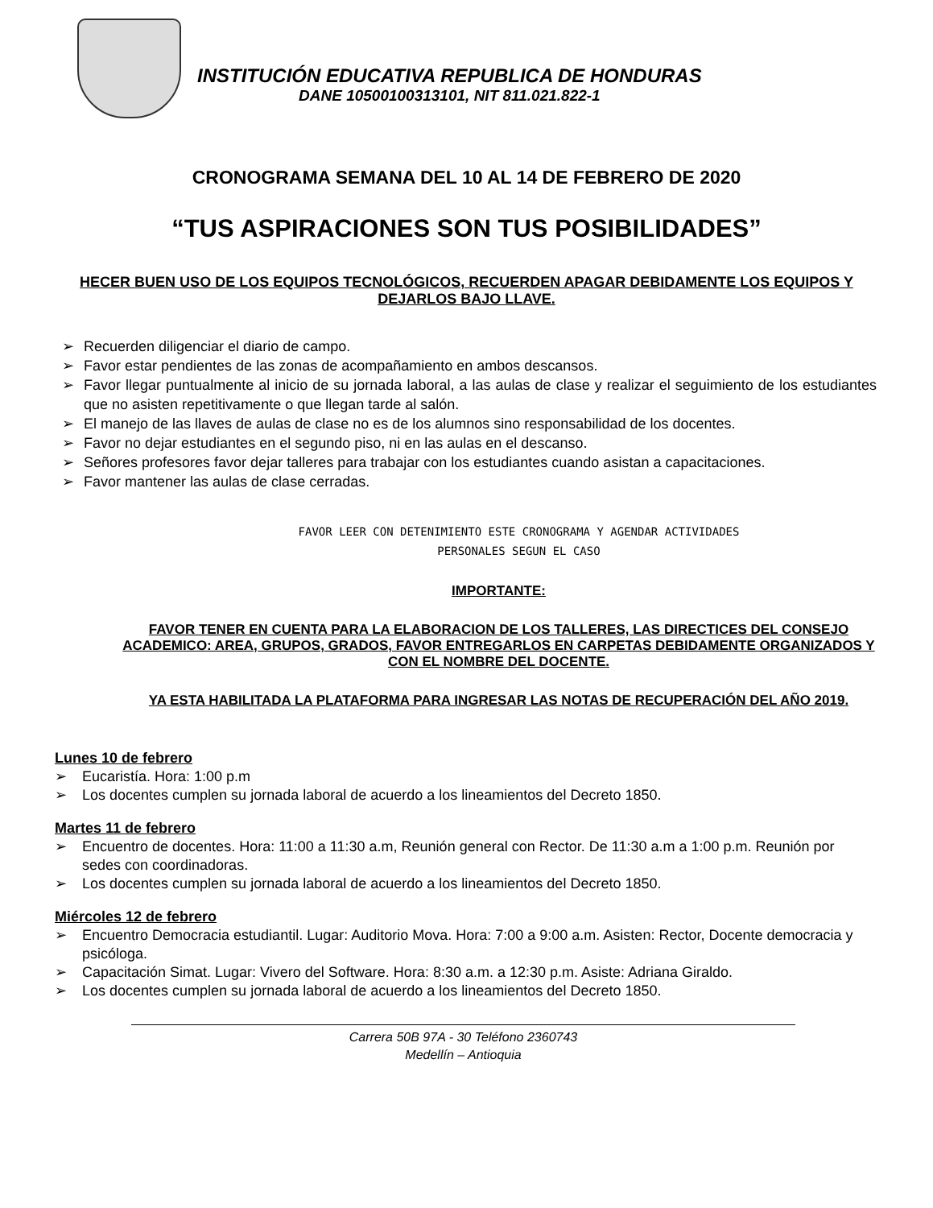INSTITUCIÓN EDUCATIVA REPUBLICA DE HONDURAS
DANE 10500100313101, NIT 811.021.822-1
CRONOGRAMA SEMANA DEL 10 AL 14 DE FEBRERO DE 2020
“TUS ASPIRACIONES SON TUS POSIBILIDADES”
HECER BUEN USO DE LOS EQUIPOS TECNOLÓGICOS, RECUERDEN APAGAR DEBIDAMENTE LOS EQUIPOS Y DEJARLOS BAJO LLAVE.
➢ Recuerden diligenciar el diario de campo.
➢ Favor estar pendientes de las zonas de acompañamiento en ambos descansos.
➢ Favor llegar puntualmente al inicio de su jornada laboral, a las aulas de clase y realizar el seguimiento de los estudiantes que no asisten repetitivamente o que llegan tarde al salón.
➢ El manejo de las llaves de aulas de clase no es de los alumnos sino responsabilidad de los docentes.
➢ Favor no dejar estudiantes en el segundo piso, ni en las aulas en el descanso.
➢ Señores profesores favor dejar talleres para trabajar con los estudiantes cuando asistan a capacitaciones.
➢ Favor mantener las aulas de clase cerradas.
FAVOR LEER CON DETENIMIENTO ESTE CRONOGRAMA Y AGENDAR ACTIVIDADES
PERSONALES SEGUN EL CASO
IMPORTANTE:
FAVOR TENER EN CUENTA PARA LA ELABORACION DE LOS TALLERES, LAS DIRECTICES DEL CONSEJO ACADEMICO: AREA, GRUPOS, GRADOS, FAVOR ENTREGARLOS EN CARPETAS DEBIDAMENTE ORGANIZADOS Y CON EL NOMBRE DEL DOCENTE.
YA ESTA HABILITADA LA PLATAFORMA PARA INGRESAR LAS NOTAS DE RECUPERACIÓN DEL AÑO 2019.
Lunes 10 de febrero
➢ Eucaristía. Hora: 1:00 p.m
➢ Los docentes cumplen su jornada laboral de acuerdo a los lineamientos del Decreto 1850.
Martes 11 de febrero
➢ Encuentro de docentes. Hora: 11:00 a 11:30 a.m, Reunión general con Rector. De 11:30 a.m a 1:00 p.m. Reunión por sedes con coordinadoras.
➢ Los docentes cumplen su jornada laboral de acuerdo a los lineamientos del Decreto 1850.
Miércoles 12 de febrero
➢ Encuentro Democracia estudiantil. Lugar: Auditorio Mova. Hora: 7:00 a 9:00 a.m. Asisten: Rector, Docente democracia y psicóloga.
➢ Capacitación Simat. Lugar: Vivero del Software. Hora: 8:30 a.m. a 12:30 p.m. Asiste: Adriana Giraldo.
➢ Los docentes cumplen su jornada laboral de acuerdo a los lineamientos del Decreto 1850.
Carrera 50B 97A - 30 Teléfono 2360743
Medellín – Antioquia